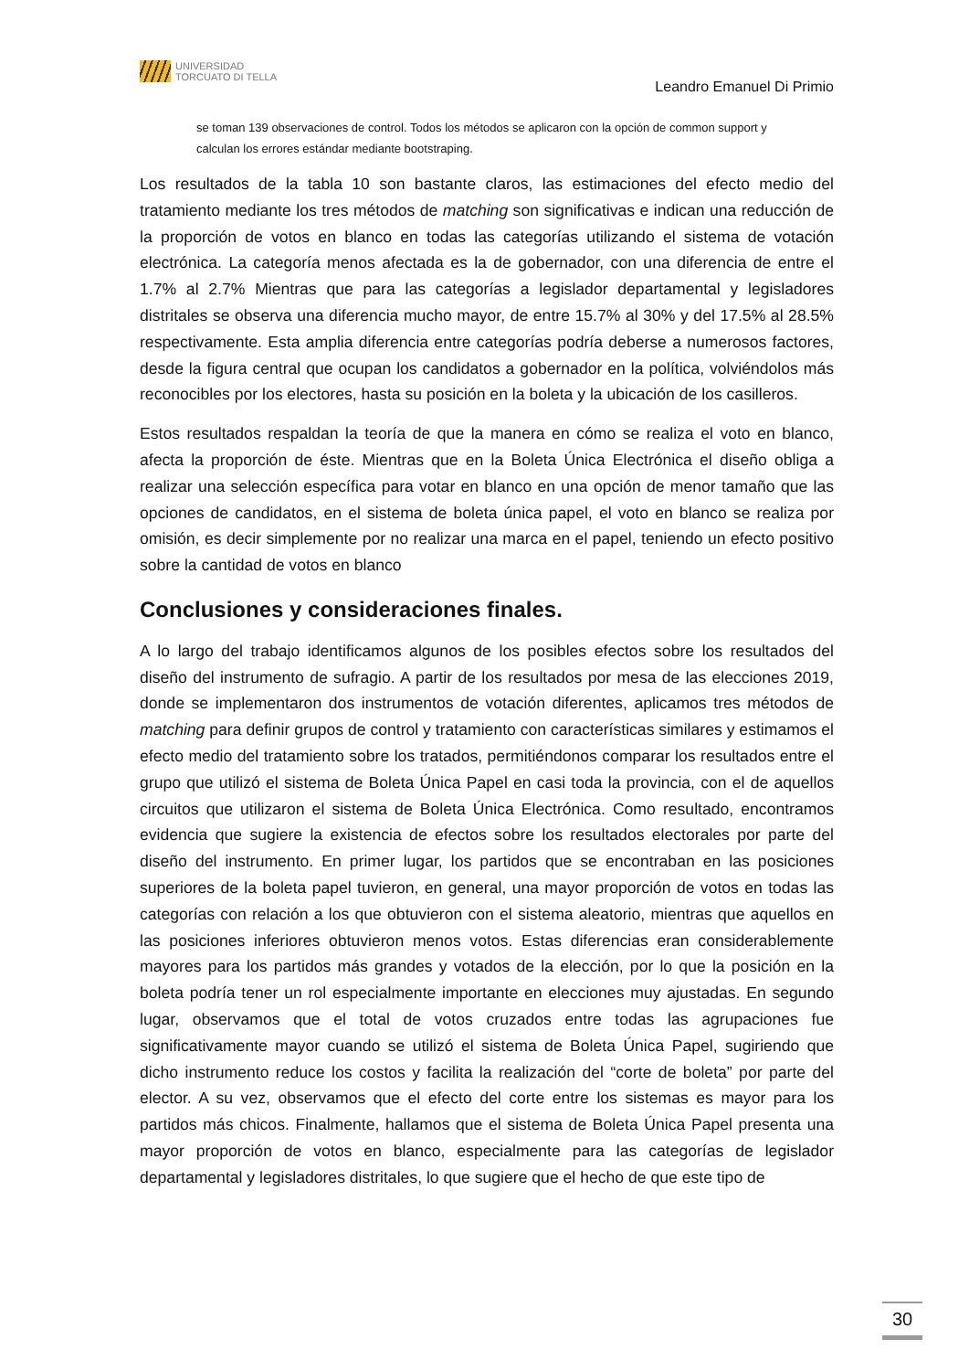UNIVERSIDAD
TORCUATO DI TELLA
Leandro Emanuel Di Primio
se toman 139 observaciones de control. Todos los métodos se aplicaron con la opción de common support y calculan los errores estándar mediante bootstraping.
Los resultados de la tabla 10 son bastante claros, las estimaciones del efecto medio del tratamiento mediante los tres métodos de matching son significativas e indican una reducción de la proporción de votos en blanco en todas las categorías utilizando el sistema de votación electrónica. La categoría menos afectada es la de gobernador, con una diferencia de entre el 1.7% al 2.7% Mientras que para las categorías a legislador departamental y legisladores distritales se observa una diferencia mucho mayor, de entre 15.7% al 30% y del 17.5% al 28.5% respectivamente. Esta amplia diferencia entre categorías podría deberse a numerosos factores, desde la figura central que ocupan los candidatos a gobernador en la política, volviéndolos más reconocibles por los electores, hasta su posición en la boleta y la ubicación de los casilleros.
Estos resultados respaldan la teoría de que la manera en cómo se realiza el voto en blanco, afecta la proporción de éste. Mientras que en la Boleta Única Electrónica el diseño obliga a realizar una selección específica para votar en blanco en una opción de menor tamaño que las opciones de candidatos, en el sistema de boleta única papel, el voto en blanco se realiza por omisión, es decir simplemente por no realizar una marca en el papel, teniendo un efecto positivo sobre la cantidad de votos en blanco
Conclusiones y consideraciones finales.
A lo largo del trabajo identificamos algunos de los posibles efectos sobre los resultados del diseño del instrumento de sufragio. A partir de los resultados por mesa de las elecciones 2019, donde se implementaron dos instrumentos de votación diferentes, aplicamos tres métodos de matching para definir grupos de control y tratamiento con características similares y estimamos el efecto medio del tratamiento sobre los tratados, permitiéndonos comparar los resultados entre el grupo que utilizó el sistema de Boleta Única Papel en casi toda la provincia, con el de aquellos circuitos que utilizaron el sistema de Boleta Única Electrónica. Como resultado, encontramos evidencia que sugiere la existencia de efectos sobre los resultados electorales por parte del diseño del instrumento. En primer lugar, los partidos que se encontraban en las posiciones superiores de la boleta papel tuvieron, en general, una mayor proporción de votos en todas las categorías con relación a los que obtuvieron con el sistema aleatorio, mientras que aquellos en las posiciones inferiores obtuvieron menos votos. Estas diferencias eran considerablemente mayores para los partidos más grandes y votados de la elección, por lo que la posición en la boleta podría tener un rol especialmente importante en elecciones muy ajustadas. En segundo lugar, observamos que el total de votos cruzados entre todas las agrupaciones fue significativamente mayor cuando se utilizó el sistema de Boleta Única Papel, sugiriendo que dicho instrumento reduce los costos y facilita la realización del “corte de boleta” por parte del elector. A su vez, observamos que el efecto del corte entre los sistemas es mayor para los partidos más chicos. Finalmente, hallamos que el sistema de Boleta Única Papel presenta una mayor proporción de votos en blanco, especialmente para las categorías de legislador departamental y legisladores distritales, lo que sugiere que el hecho de que este tipo de
30